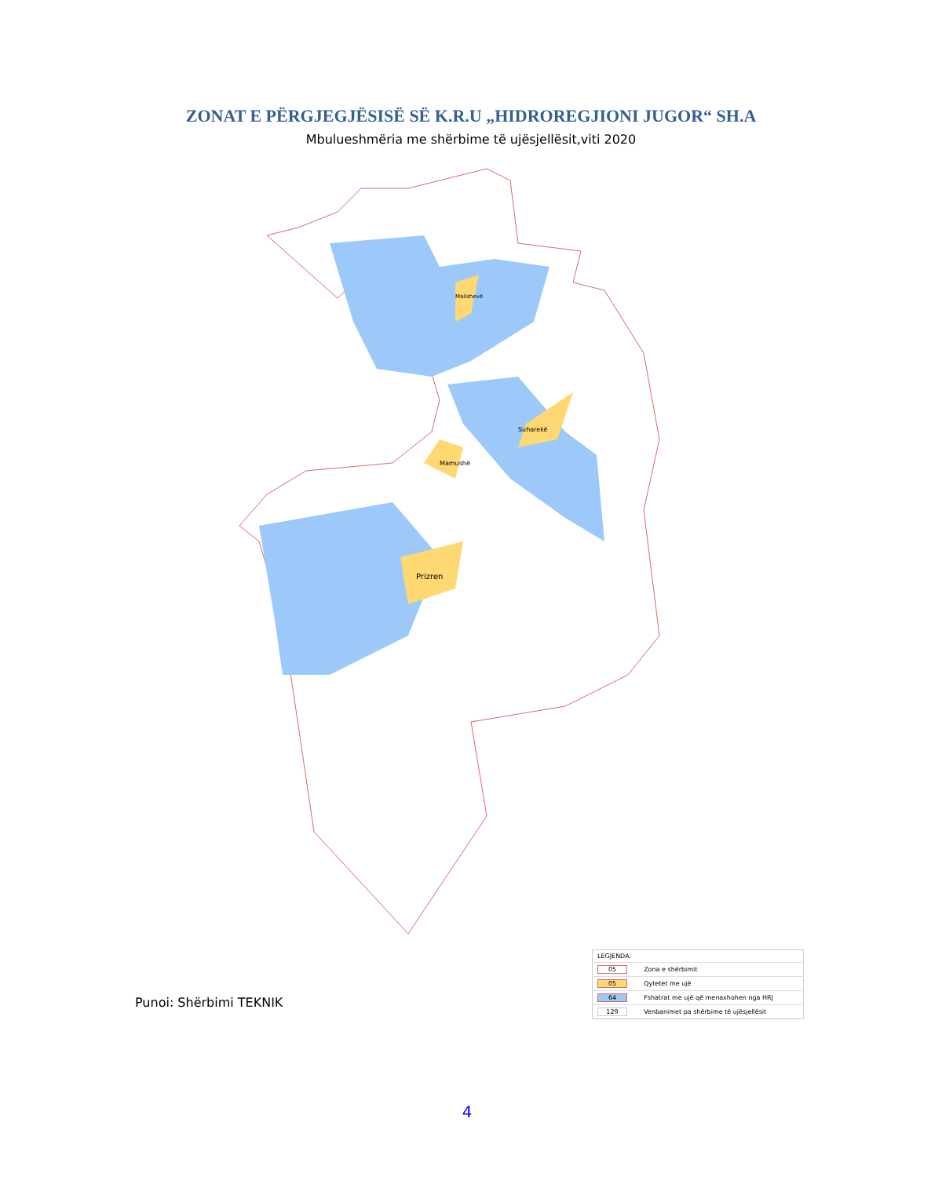ZONAT E PËRGJEGJËSISË SË K.R.U „HIDROREGJIONI JUGOR“ SH.A
Mbulueshmëria me shërbime të ujësjellësit,viti 2020
Prizren
Mamushë
Suharekë
Malishevë
| LEGJENDA: | |
| 05 | Zona e shërbimit |
| 05 | Qytetet me ujë |
| 64 | Fshatrat me ujë që menaxhohen nga HRJ |
| 129 | Venbanimet pa shërbime të ujësjellësit |
Punoi: Shërbimi TEKNIK
4